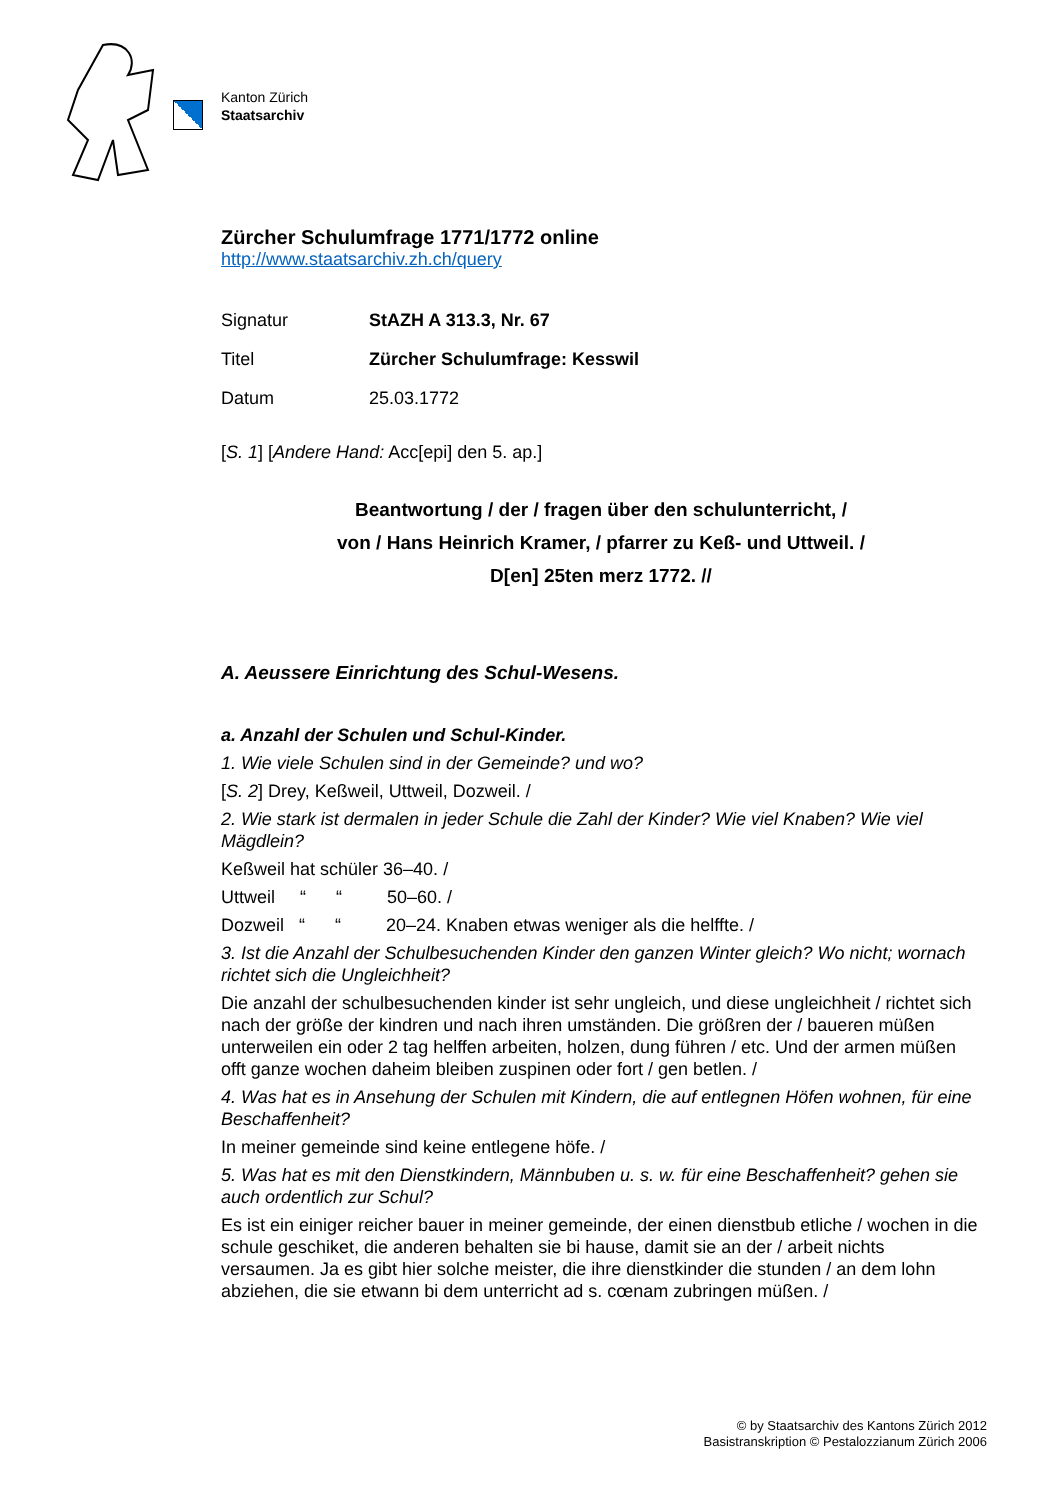Kanton Zürich
Staatsarchiv
Zürcher Schulumfrage 1771/1772 online
http://www.staatsarchiv.zh.ch/query
| Signatur | StAZH A 313.3, Nr. 67 |
| Titel | Zürcher Schulumfrage: Kesswil |
| Datum | 25.03.1772 |
[S. 1] [Andere Hand: Acc[epi] den 5. ap.]
Beantwortung / der / fragen über den schulunterricht, /
von / Hans Heinrich Kramer, / pfarrer zu Keß- und Uttweil. /
D[en] 25ten merz 1772. //
A. Aeussere Einrichtung des Schul-Wesens.
a. Anzahl der Schulen und Schul-Kinder.
1. Wie viele Schulen sind in der Gemeinde? und wo?
[S. 2] Drey, Keßweil, Uttweil, Dozweil. /
2. Wie stark ist dermalen in jeder Schule die Zahl der Kinder? Wie viel Knaben? Wie viel Mägdlein?
Keßweil hat schüler 36–40. /
Uttweil “ “ 50–60. /
Dozweil “ “ 20–24. Knaben etwas weniger als die helffte. /
3. Ist die Anzahl der Schulbesuchenden Kinder den ganzen Winter gleich? Wo nicht; wornach richtet sich die Ungleichheit?
Die anzahl der schulbesuchenden kinder ist sehr ungleich, und diese ungleichheit / richtet sich nach der größe der kindren und nach ihren umständen. Die größren der / baueren müßen unterweilen ein oder 2 tag helffen arbeiten, holzen, dung führen / etc. Und der armen müßen offt ganze wochen daheim bleiben zuspinen oder fort / gen betlen. /
4. Was hat es in Ansehung der Schulen mit Kindern, die auf entlegnen Höfen wohnen, für eine Beschaffenheit?
In meiner gemeinde sind keine entlegene höfe. /
5. Was hat es mit den Dienstkindern, Männbuben u. s. w. für eine Beschaffenheit? gehen sie auch ordentlich zur Schul?
Es ist ein einiger reicher bauer in meiner gemeinde, der einen dienstbub etliche / wochen in die schule geschiket, die anderen behalten sie bi hause, damit sie an der / arbeit nichts versaumen. Ja es gibt hier solche meister, die ihre dienstkinder die stunden / an dem lohn abziehen, die sie etwann bi dem unterricht ad s. cœnam zubringen müßen. /
© by Staatsarchiv des Kantons Zürich 2012
Basistranskription © Pestalozzianum Zürich 2006